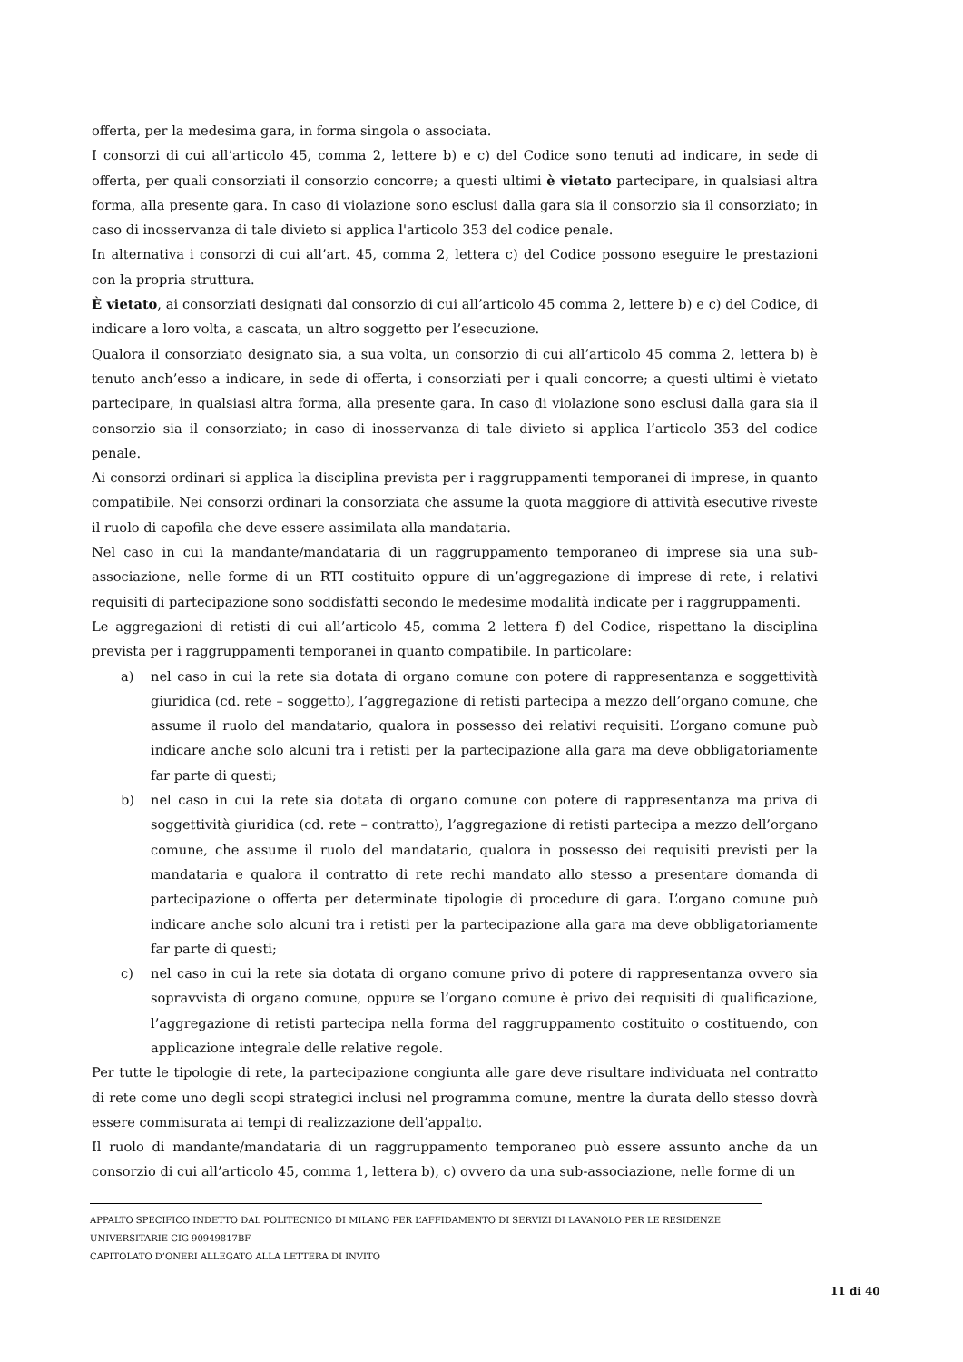offerta, per la medesima gara, in forma singola o associata.
I consorzi di cui all’articolo 45, comma 2, lettere b) e c) del Codice sono tenuti ad indicare, in sede di offerta, per quali consorziati il consorzio concorre; a questi ultimi è vietato partecipare, in qualsiasi altra forma, alla presente gara. In caso di violazione sono esclusi dalla gara sia il consorzio sia il consorziato; in caso di inosservanza di tale divieto si applica l'articolo 353 del codice penale.
In alternativa i consorzi di cui all’art. 45, comma 2, lettera c) del Codice possono eseguire le prestazioni con la propria struttura.
È vietato, ai consorziati designati dal consorzio di cui all’articolo 45 comma 2, lettere b) e c) del Codice, di indicare a loro volta, a cascata, un altro soggetto per l’esecuzione.
Qualora il consorziato designato sia, a sua volta, un consorzio di cui all’articolo 45 comma 2, lettera b) è tenuto anch’esso a indicare, in sede di offerta, i consorziati per i quali concorre; a questi ultimi è vietato partecipare, in qualsiasi altra forma, alla presente gara. In caso di violazione sono esclusi dalla gara sia il consorzio sia il consorziato; in caso di inosservanza di tale divieto si applica l’articolo 353 del codice penale.
Ai consorzi ordinari si applica la disciplina prevista per i raggruppamenti temporanei di imprese, in quanto compatibile. Nei consorzi ordinari la consorziata che assume la quota maggiore di attività esecutive riveste il ruolo di capofila che deve essere assimilata alla mandataria.
Nel caso in cui la mandante/mandataria di un raggruppamento temporaneo di imprese sia una sub-associazione, nelle forme di un RTI costituito oppure di un’aggregazione di imprese di rete, i relativi requisiti di partecipazione sono soddisfatti secondo le medesime modalità indicate per i raggruppamenti.
Le aggregazioni di retisti di cui all’articolo 45, comma 2 lettera f) del Codice, rispettano la disciplina prevista per i raggruppamenti temporanei in quanto compatibile. In particolare:
a) nel caso in cui la rete sia dotata di organo comune con potere di rappresentanza e soggettività giuridica (cd. rete – soggetto), l’aggregazione di retisti partecipa a mezzo dell’organo comune, che assume il ruolo del mandatario, qualora in possesso dei relativi requisiti. L’organo comune può indicare anche solo alcuni tra i retisti per la partecipazione alla gara ma deve obbligatoriamente far parte di questi;
b) nel caso in cui la rete sia dotata di organo comune con potere di rappresentanza ma priva di soggettività giuridica (cd. rete – contratto), l’aggregazione di retisti partecipa a mezzo dell’organo comune, che assume il ruolo del mandatario, qualora in possesso dei requisiti previsti per la mandataria e qualora il contratto di rete rechi mandato allo stesso a presentare domanda di partecipazione o offerta per determinate tipologie di procedure di gara. L’organo comune può indicare anche solo alcuni tra i retisti per la partecipazione alla gara ma deve obbligatoriamente far parte di questi;
c) nel caso in cui la rete sia dotata di organo comune privo di potere di rappresentanza ovvero sia sopravvista di organo comune, oppure se l’organo comune è privo dei requisiti di qualificazione, l’aggregazione di retisti partecipa nella forma del raggruppamento costituito o costituendo, con applicazione integrale delle relative regole.
Per tutte le tipologie di rete, la partecipazione congiunta alle gare deve risultare individuata nel contratto di rete come uno degli scopi strategici inclusi nel programma comune, mentre la durata dello stesso dovrà essere commisurata ai tempi di realizzazione dell’appalto.
Il ruolo di mandante/mandataria di un raggruppamento temporaneo può essere assunto anche da un consorzio di cui all’articolo 45, comma 1, lettera b), c) ovvero da una sub-associazione, nelle forme di un
APPALTO SPECIFICO INDETTO DAL POLITECNICO DI MILANO PER L’AFFIDAMENTO DI SERVIZI DI LAVANOLO PER LE RESIDENZE UNIVERSITARIE CIG 90949817BF
CAPITOLATO D’ONERI ALLEGATO ALLA LETTERA DI INVITO
11 di 40